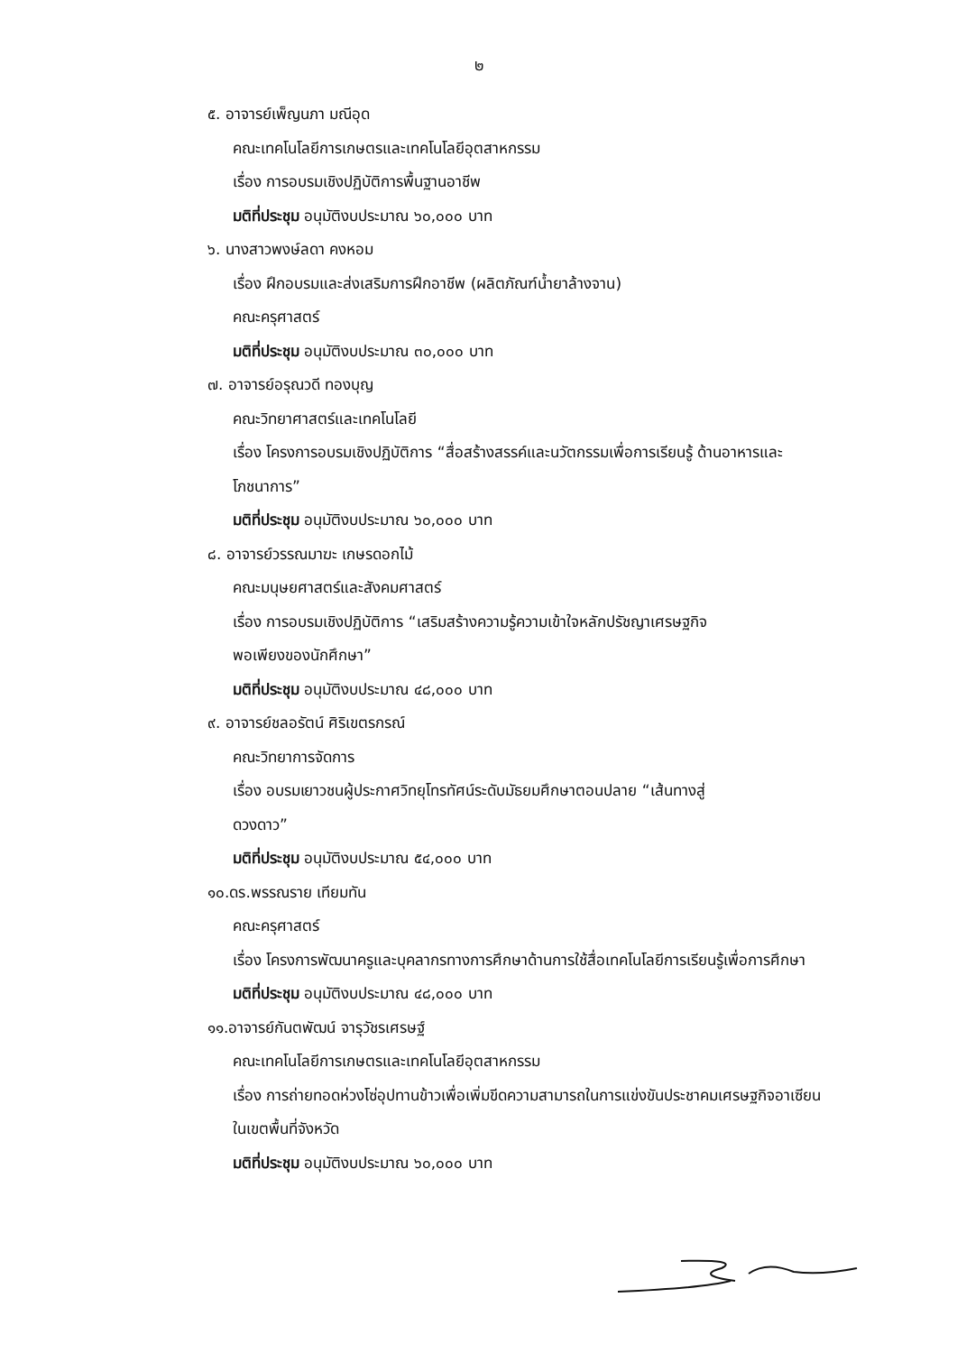๒
๕. อาจารย์เพ็ญนภา มณีอุด
คณะเทคโนโลยีการเกษตรและเทคโนโลยีอุตสาหกรรม
เรื่อง การอบรมเชิงปฏิบัติการพื้นฐานอาชีพ
มติที่ประชุม อนุมัติงบประมาณ ๖๐,๐๐๐ บาท
๖. นางสาวพงษ์ลดา คงหอม
เรื่อง ฝึกอบรมและส่งเสริมการฝึกอาชีพ (ผลิตภัณฑ์น้ำยาล้างจาน)
คณะครุศาสตร์
มติที่ประชุม อนุมัติงบประมาณ ๓๐,๐๐๐ บาท
๗. อาจารย์อรุณวดี ทองบุญ
คณะวิทยาศาสตร์และเทคโนโลยี
เรื่อง โครงการอบรมเชิงปฏิบัติการ “สื่อสร้างสรรค์และนวัตกรรมเพื่อการเรียนรู้ ด้านอาหารและโภชนาการ”
มติที่ประชุม อนุมัติงบประมาณ ๖๐,๐๐๐ บาท
๘. อาจารย์วรรณมาฆะ เกษรดอกไม้
คณะมนุษยศาสตร์และสังคมศาสตร์
เรื่อง การอบรมเชิงปฏิบัติการ “เสริมสร้างความรู้ความเข้าใจหลักปรัชญาเศรษฐกิจ
พอเพียงของนักศึกษา”
มติที่ประชุม อนุมัติงบประมาณ ๔๘,๐๐๐ บาท
๙. อาจารย์ชลอรัตน์ ศิริเขตรกรณ์
คณะวิทยาการจัดการ
เรื่อง อบรมเยาวชนผู้ประกาศวิทยุโทรทัศน์ระดับมัธยมศึกษาตอนปลาย “เส้นทางสู่
ดวงดาว”
มติที่ประชุม อนุมัติงบประมาณ ๕๔,๐๐๐ บาท
๑๐.ดร.พรรณราย เทียมทัน
คณะครุศาสตร์
เรื่อง โครงการพัฒนาครูและบุคลากรทางการศึกษาด้านการใช้สื่อเทคโนโลยีการเรียนรู้เพื่อการศึกษา
มติที่ประชุม อนุมัติงบประมาณ ๔๘,๐๐๐ บาท
๑๑.อาจารย์กันตพัฒน์ จารุวัชรเศรษฐ์
คณะเทคโนโลยีการเกษตรและเทคโนโลยีอุตสาหกรรม
เรื่อง การถ่ายทอดห่วงโซ่อุปทานข้าวเพื่อเพิ่มขีดความสามารถในการแข่งขันประชาคมเศรษฐกิจอาเซียนในเขตพื้นที่จังหวัด
มติที่ประชุม อนุมัติงบประมาณ ๖๐,๐๐๐ บาท